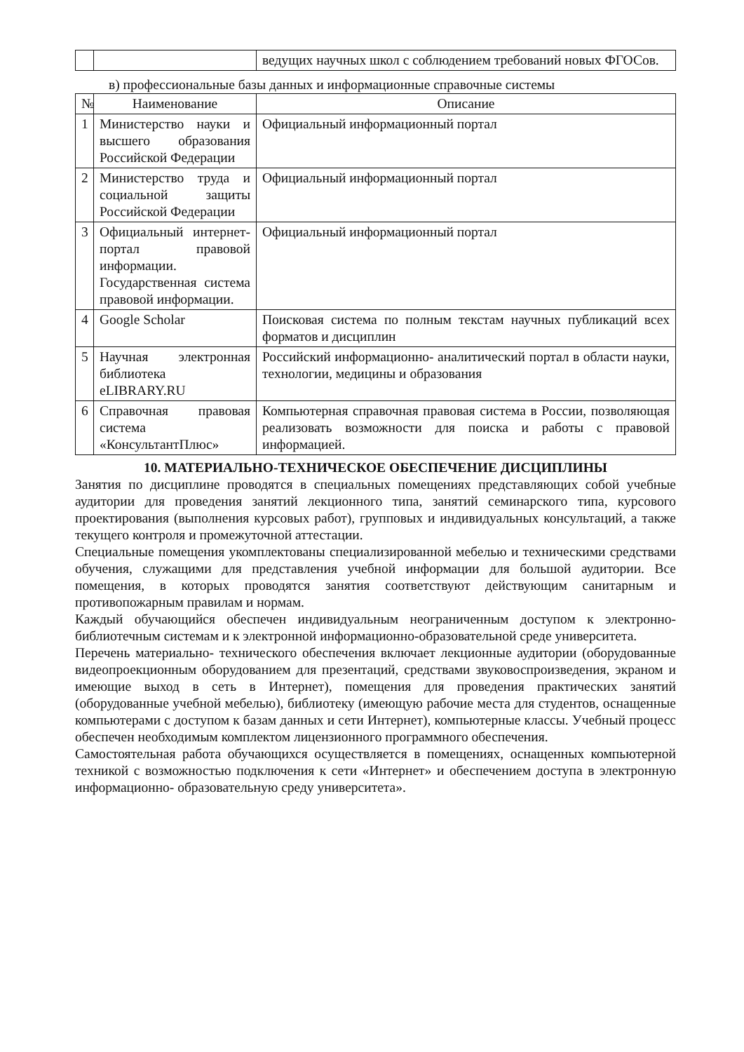| | | ведущих научных школ с соблюдением требований новых ФГОСов. |
в) профессиональные базы данных и информационные справочные системы
| № | Наименование | Описание |
| --- | --- | --- |
| 1 | Министерство науки и высшего образования Российской Федерации | Официальный информационный портал |
| 2 | Министерство труда и социальной защиты Российской Федерации | Официальный информационный портал |
| 3 | Официальный интернет- портал правовой информации. Государственная система правовой информации. | Официальный информационный портал |
| 4 | Google Scholar | Поисковая система по полным текстам научных публикаций всех форматов и дисциплин |
| 5 | Научная электронная библиотека eLIBRARY.RU | Российский информационно- аналитический портал в области науки, технологии, медицины и образования |
| 6 | Справочная правовая система «КонсультантПлюс» | Компьютерная справочная правовая система в России, позволяющая реализовать возможности для поиска и работы с правовой информацией. |
10. МАТЕРИАЛЬНО-ТЕХНИЧЕСКОЕ ОБЕСПЕЧЕНИЕ ДИСЦИПЛИНЫ
Занятия по дисциплине проводятся в специальных помещениях представляющих собой учебные аудитории для проведения занятий лекционного типа, занятий семинарского типа, курсового проектирования (выполнения курсовых работ), групповых и индивидуальных консультаций, а также текущего контроля и промежуточной аттестации.
Специальные помещения укомплектованы специализированной мебелью и техническими средствами обучения, служащими для представления учебной информации для большой аудитории. Все помещения, в которых проводятся занятия соответствуют действующим санитарным и противопожарным правилам и нормам.
Каждый обучающийся обеспечен индивидуальным неограниченным доступом к электронно- библиотечным системам и к электронной информационно-образовательной среде университета.
Перечень материально- технического обеспечения включает лекционные аудитории (оборудованные видеопроекционным оборудованием для презентаций, средствами звуковоспроизведения, экраном и имеющие выход в сеть в Интернет), помещения для проведения практических занятий (оборудованные учебной мебелью), библиотеку (имеющую рабочие места для студентов, оснащенные компьютерами с доступом к базам данных и сети Интернет), компьютерные классы. Учебный процесс обеспечен необходимым комплектом лицензионного программного обеспечения.
Самостоятельная работа обучающихся осуществляется в помещениях, оснащенных компьютерной техникой с возможностью подключения к сети «Интернет» и обеспечением доступа в электронную информационно- образовательную среду университета».